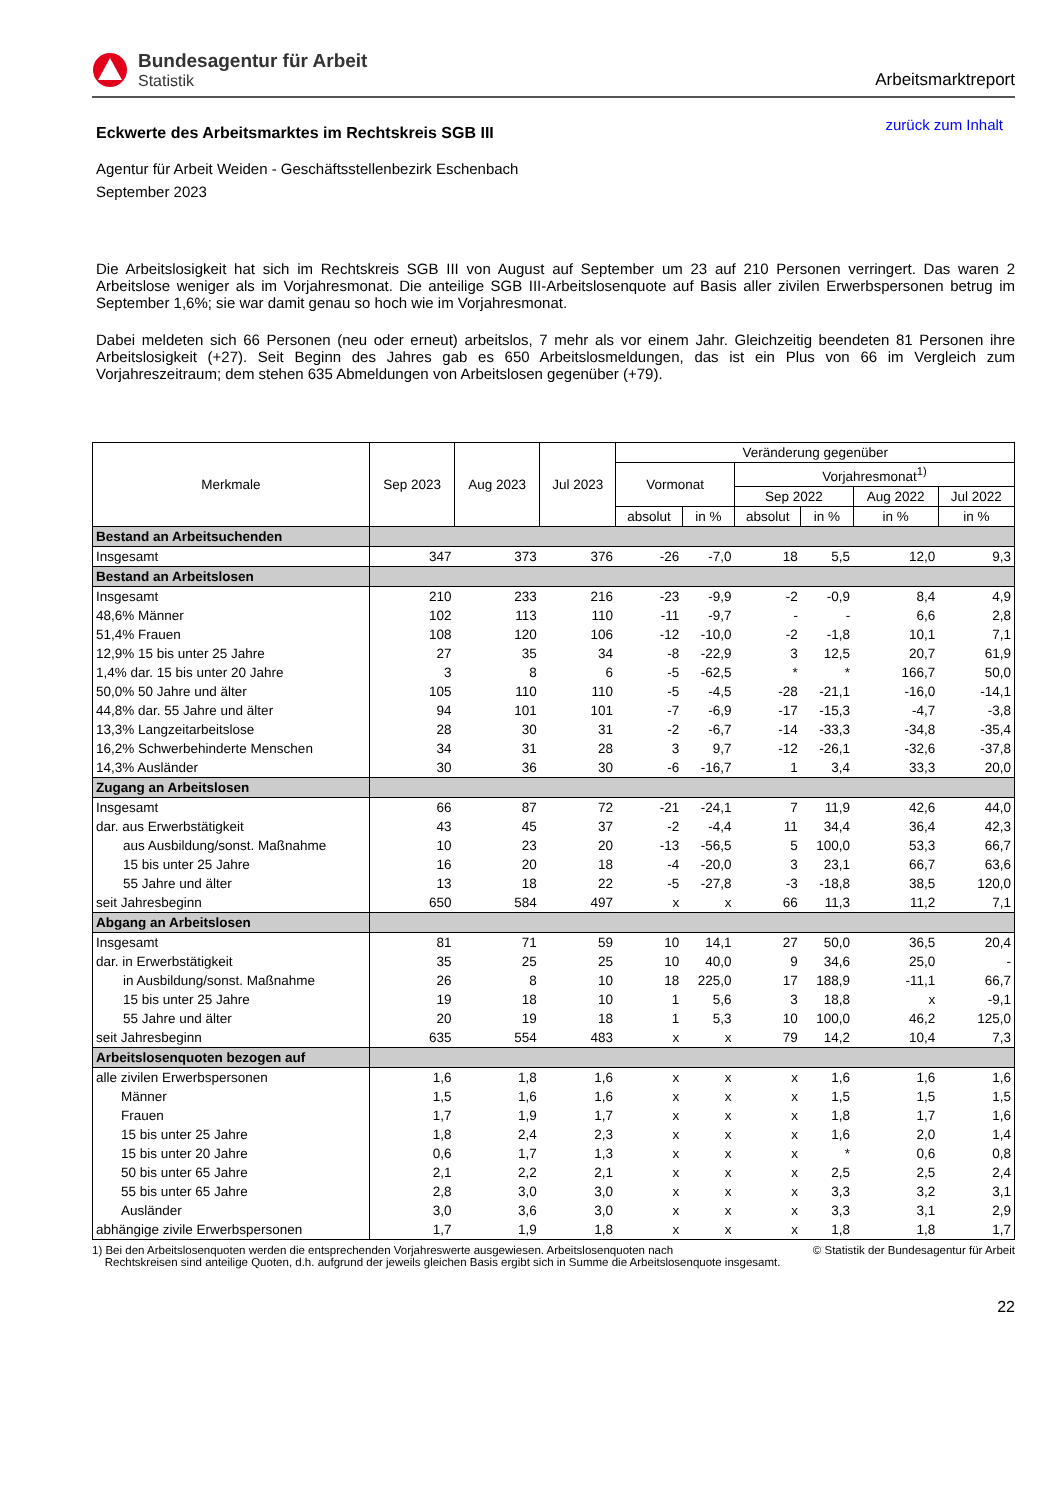Bundesagentur für Arbeit
Statistik
Arbeitsmarktreport
Eckwerte des Arbeitsmarktes im Rechtskreis SGB III
zurück zum Inhalt
Agentur für Arbeit Weiden - Geschäftsstellenbezirk Eschenbach
September 2023
Die Arbeitslosigkeit hat sich im Rechtskreis SGB III von August auf September um 23 auf 210 Personen verringert. Das waren 2 Arbeitslose weniger als im Vorjahresmonat. Die anteilige SGB III-Arbeitslosenquote auf Basis aller zivilen Erwerbspersonen betrug im September 1,6%; sie war damit genau so hoch wie im Vorjahresmonat.
Dabei meldeten sich 66 Personen (neu oder erneut) arbeitslos, 7 mehr als vor einem Jahr. Gleichzeitig beendeten 81 Personen ihre Arbeitslosigkeit (+27). Seit Beginn des Jahres gab es 650 Arbeitslosmeldungen, das ist ein Plus von 66 im Vergleich zum Vorjahreszeitraum; dem stehen 635 Abmeldungen von Arbeitslosen gegenüber (+79).
| Merkmale | Sep 2023 | Aug 2023 | Jul 2023 | Veränderung gegenüber | | | | | |
| --- | --- | --- | --- | --- | --- | --- | --- | --- | --- |
| | | | | Vormonat | | Vorjahresmonat<sup>1)</sup> | | | |
| | | | | | | Sep 2022 | | Aug 2022 | Jul 2022 |
| | | | | absolut | in % | absolut | in % | in % | in % |
| Bestand an Arbeitsuchenden | | | | | | | | | |
| Insgesamt | 347 | 373 | 376 | -26 | -7,0 | 18 | 5,5 | 12,0 | 9,3 |
| Bestand an Arbeitslosen | | | | | | | | | |
| Insgesamt | 210 | 233 | 216 | -23 | -9,9 | -2 | -0,9 | 8,4 | 4,9 |
| 48,6% Männer | 102 | 113 | 110 | -11 | -9,7 | - | - | 6,6 | 2,8 |
| 51,4% Frauen | 108 | 120 | 106 | -12 | -10,0 | -2 | -1,8 | 10,1 | 7,1 |
| 12,9% 15 bis unter 25 Jahre | 27 | 35 | 34 | -8 | -22,9 | 3 | 12,5 | 20,7 | 61,9 |
| 1,4% dar. 15 bis unter 20 Jahre | 3 | 8 | 6 | -5 | -62,5 | * | * | 166,7 | 50,0 |
| 50,0% 50 Jahre und älter | 105 | 110 | 110 | -5 | -4,5 | -28 | -21,1 | -16,0 | -14,1 |
| 44,8% dar. 55 Jahre und älter | 94 | 101 | 101 | -7 | -6,9 | -17 | -15,3 | -4,7 | -3,8 |
| 13,3% Langzeitarbeitslose | 28 | 30 | 31 | -2 | -6,7 | -14 | -33,3 | -34,8 | -35,4 |
| 16,2% Schwerbehinderte Menschen | 34 | 31 | 28 | 3 | 9,7 | -12 | -26,1 | -32,6 | -37,8 |
| 14,3% Ausländer | 30 | 36 | 30 | -6 | -16,7 | 1 | 3,4 | 33,3 | 20,0 |
| Zugang an Arbeitslosen | | | | | | | | | |
| Insgesamt | 66 | 87 | 72 | -21 | -24,1 | 7 | 11,9 | 42,6 | 44,0 |
| dar. aus Erwerbstätigkeit | 43 | 45 | 37 | -2 | -4,4 | 11 | 34,4 | 36,4 | 42,3 |
| aus Ausbildung/sonst. Maßnahme | 10 | 23 | 20 | -13 | -56,5 | 5 | 100,0 | 53,3 | 66,7 |
| 15 bis unter 25 Jahre | 16 | 20 | 18 | -4 | -20,0 | 3 | 23,1 | 66,7 | 63,6 |
| 55 Jahre und älter | 13 | 18 | 22 | -5 | -27,8 | -3 | -18,8 | 38,5 | 120,0 |
| seit Jahresbeginn | 650 | 584 | 497 | x | x | 66 | 11,3 | 11,2 | 7,1 |
| Abgang an Arbeitslosen | | | | | | | | | |
| Insgesamt | 81 | 71 | 59 | 10 | 14,1 | 27 | 50,0 | 36,5 | 20,4 |
| dar. in Erwerbstätigkeit | 35 | 25 | 25 | 10 | 40,0 | 9 | 34,6 | 25,0 | - |
| in Ausbildung/sonst. Maßnahme | 26 | 8 | 10 | 18 | 225,0 | 17 | 188,9 | -11,1 | 66,7 |
| 15 bis unter 25 Jahre | 19 | 18 | 10 | 1 | 5,6 | 3 | 18,8 | x | -9,1 |
| 55 Jahre und älter | 20 | 19 | 18 | 1 | 5,3 | 10 | 100,0 | 46,2 | 125,0 |
| seit Jahresbeginn | 635 | 554 | 483 | x | x | 79 | 14,2 | 10,4 | 7,3 |
| Arbeitslosenquoten bezogen auf | | | | | | | | | |
| alle zivilen Erwerbspersonen | 1,6 | 1,8 | 1,6 | x | x | x | 1,6 | 1,6 | 1,6 |
| Männer | 1,5 | 1,6 | 1,6 | x | x | x | 1,5 | 1,5 | 1,5 |
| Frauen | 1,7 | 1,9 | 1,7 | x | x | x | 1,8 | 1,7 | 1,6 |
| 15 bis unter 25 Jahre | 1,8 | 2,4 | 2,3 | x | x | x | 1,6 | 2,0 | 1,4 |
| 15 bis unter 20 Jahre | 0,6 | 1,7 | 1,3 | x | x | x | * | 0,6 | 0,8 |
| 50 bis unter 65 Jahre | 2,1 | 2,2 | 2,1 | x | x | x | 2,5 | 2,5 | 2,4 |
| 55 bis unter 65 Jahre | 2,8 | 3,0 | 3,0 | x | x | x | 3,3 | 3,2 | 3,1 |
| Ausländer | 3,0 | 3,6 | 3,0 | x | x | x | 3,3 | 3,1 | 2,9 |
| abhängige zivile Erwerbspersonen | 1,7 | 1,9 | 1,8 | x | x | x | 1,8 | 1,8 | 1,7 |
1) Bei den Arbeitslosenquoten werden die entsprechenden Vorjahreswerte ausgewiesen. Arbeitslosenquoten nach
Rechtskreisen sind anteilige Quoten, d.h. aufgrund der jeweils gleichen Basis ergibt sich in Summe die Arbeitslosenquote insgesamt.
© Statistik der Bundesagentur für Arbeit
22